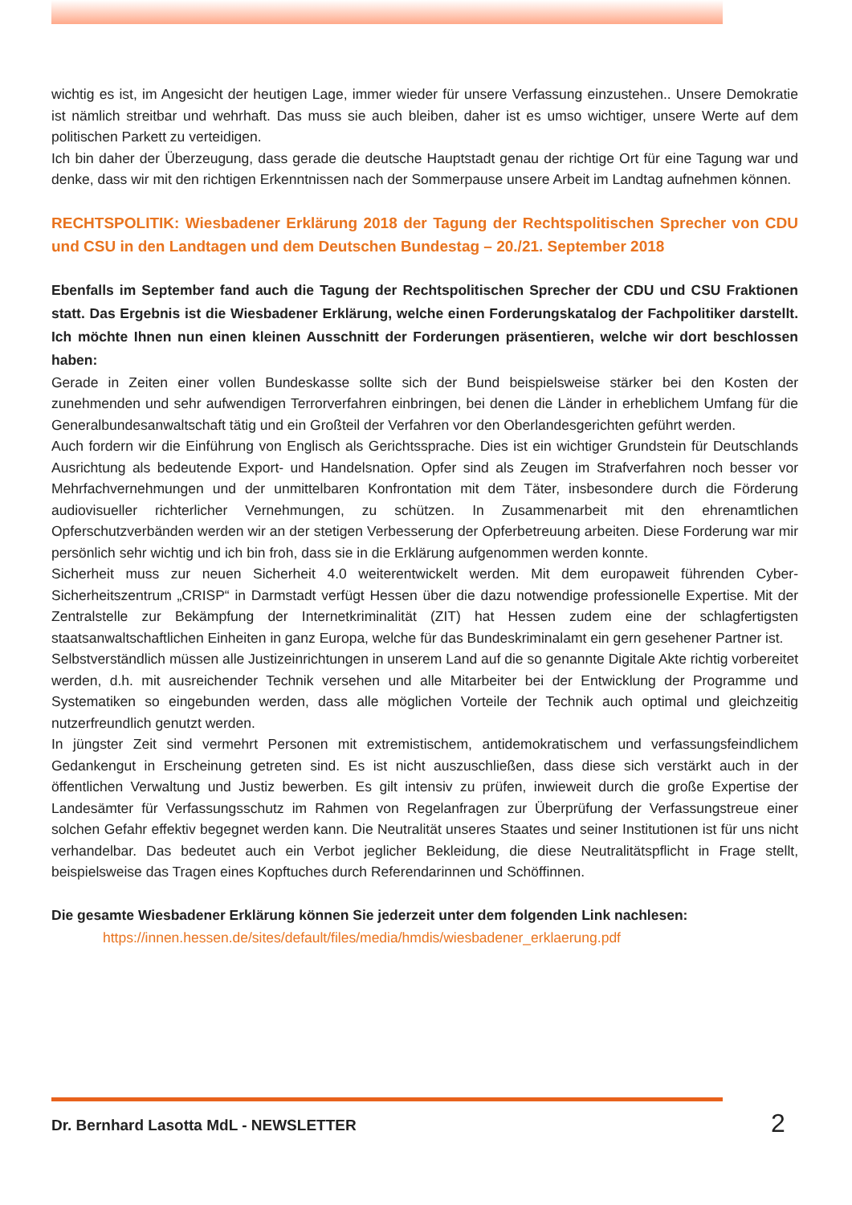wichtig es ist, im Angesicht der heutigen Lage, immer wieder für unsere Verfassung einzustehen.. Unsere Demokratie ist nämlich streitbar und wehrhaft. Das muss sie auch bleiben, daher ist es umso wichtiger, unsere Werte auf dem politischen Parkett zu verteidigen.
Ich bin daher der Überzeugung, dass gerade die deutsche Hauptstadt genau der richtige Ort für eine Tagung war und denke, dass wir mit den richtigen Erkenntnissen nach der Sommerpause unsere Arbeit im Landtag aufnehmen können.
RECHTSPOLITIK: Wiesbadener Erklärung 2018 der Tagung der Rechtspolitischen Sprecher von CDU und CSU in den Landtagen und dem Deutschen Bundestag – 20./21. September 2018
Ebenfalls im September fand auch die Tagung der Rechtspolitischen Sprecher der CDU und CSU Fraktionen statt. Das Ergebnis ist die Wiesbadener Erklärung, welche einen Forderungskatalog der Fachpolitiker darstellt. Ich möchte Ihnen nun einen kleinen Ausschnitt der Forderungen präsentieren, welche wir dort beschlossen haben:
Gerade in Zeiten einer vollen Bundeskasse sollte sich der Bund beispielsweise stärker bei den Kosten der zunehmenden und sehr aufwendigen Terrorverfahren einbringen, bei denen die Länder in erheblichem Umfang für die Generalbundesanwaltschaft tätig und ein Großteil der Verfahren vor den Oberlandesgerichten geführt werden.
Auch fordern wir die Einführung von Englisch als Gerichtssprache. Dies ist ein wichtiger Grundstein für Deutschlands Ausrichtung als bedeutende Export- und Handelsnation. Opfer sind als Zeugen im Strafverfahren noch besser vor Mehrfachvernehmungen und der unmittelbaren Konfrontation mit dem Täter, insbesondere durch die Förderung audiovisueller richterlicher Vernehmungen, zu schützen. In Zusammenarbeit mit den ehrenamtlichen Opferschutzverbänden werden wir an der stetigen Verbesserung der Opferbetreuung arbeiten. Diese Forderung war mir persönlich sehr wichtig und ich bin froh, dass sie in die Erklärung aufgenommen werden konnte.
Sicherheit muss zur neuen Sicherheit 4.0 weiterentwickelt werden. Mit dem europaweit führenden Cyber-Sicherheitszentrum „CRISP“ in Darmstadt verfügt Hessen über die dazu notwendige professionelle Expertise. Mit der Zentralstelle zur Bekämpfung der Internetkriminalität (ZIT) hat Hessen zudem eine der schlagfertigsten staatsanwaltschaftlichen Einheiten in ganz Europa, welche für das Bundeskriminalamt ein gern gesehener Partner ist.
Selbstverständlich müssen alle Justizeinrichtungen in unserem Land auf die so genannte Digitale Akte richtig vorbereitet werden, d.h. mit ausreichender Technik versehen und alle Mitarbeiter bei der Entwicklung der Programme und Systematiken so eingebunden werden, dass alle möglichen Vorteile der Technik auch optimal und gleichzeitig nutzerfreundlich genutzt werden.
In jüngster Zeit sind vermehrt Personen mit extremistischem, antidemokratischem und verfassungsfeindlichem Gedankengut in Erscheinung getreten sind. Es ist nicht auszuschließen, dass diese sich verstärkt auch in der öffentlichen Verwaltung und Justiz bewerben. Es gilt intensiv zu prüfen, inwieweit durch die große Expertise der Landesämter für Verfassungsschutz im Rahmen von Regelanfragen zur Überprüfung der Verfassungstreue einer solchen Gefahr effektiv begegnet werden kann. Die Neutralität unseres Staates und seiner Institutionen ist für uns nicht verhandelbar. Das bedeutet auch ein Verbot jeglicher Bekleidung, die diese Neutralitätspflicht in Frage stellt, beispielsweise das Tragen eines Kopftuches durch Referendarinnen und Schöffinnen.
Die gesamte Wiesbadener Erklärung können Sie jederzeit unter dem folgenden Link nachlesen:
https://innen.hessen.de/sites/default/files/media/hmdis/wiesbadener_erklaerung.pdf
Dr. Bernhard Lasotta MdL - NEWSLETTER
2